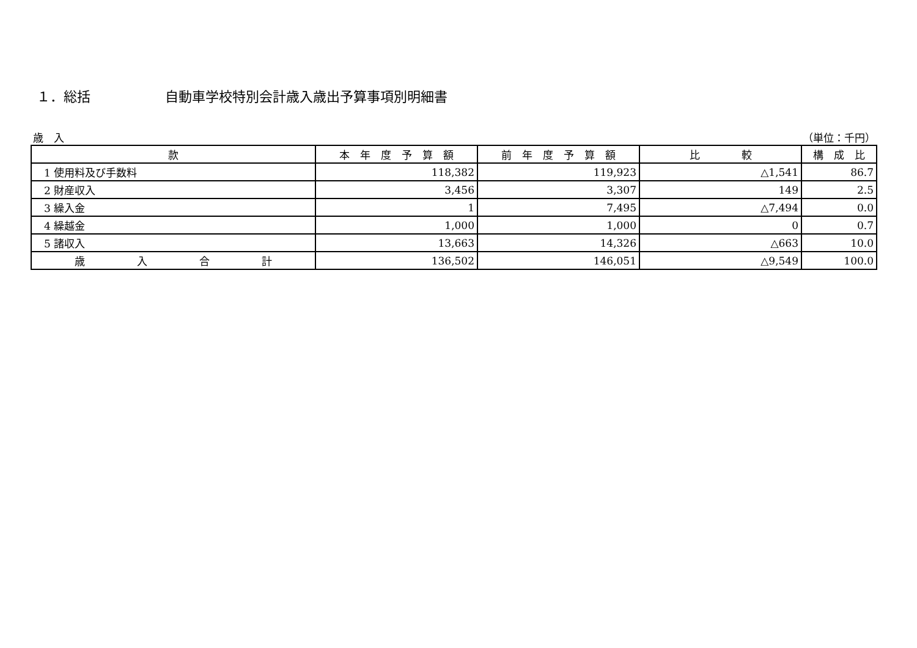１．総括 自動車学校特別会計歳入歳出予算事項別明細書
歳　入 （単位：千円）
| 款 | 本 年 度 予 算 額 | 前 年 度 予 算 額 | 比 較 | 構 成 比 |
| --- | --- | --- | --- | --- |
| 1 使用料及び手数料 | 118,382 | 119,923 | △1,541 | 86.7 |
| 2 財産収入 | 3,456 | 3,307 | 149 | 2.5 |
| 3 繰入金 | 1 | 7,495 | △7,494 | 0.0 |
| 4 繰越金 | 1,000 | 1,000 | 0 | 0.7 |
| 5 諸収入 | 13,663 | 14,326 | △663 | 10.0 |
| 歳 入 合 計 | 136,502 | 146,051 | △9,549 | 100.0 |